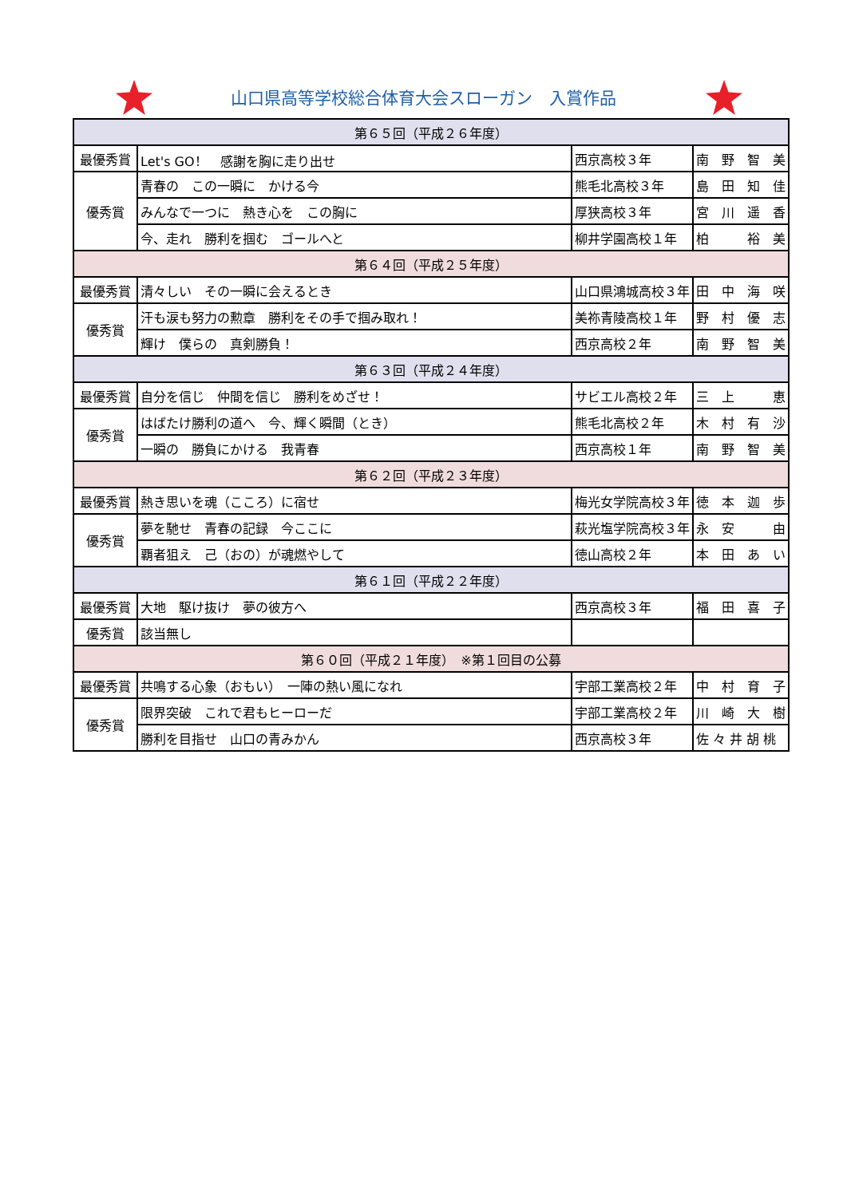山口県高等学校総合体育大会スローガン　入賞作品
| 第６５回（平成２６年度） | | | |
| --- | --- | --- | --- |
| 最優秀賞 | Let's GO！ 感謝を胸に走り出せ | 西京高校３年 | 南 野 智 美 |
| 優秀賞 | 青春の この一瞬に かける今 | 熊毛北高校３年 | 島 田 知 佳 |
| | みんなで一つに 熱き心を この胸に | 厚狭高校３年 | 宮 川 遥 香 |
| | 今、走れ 勝利を掴む ゴールへと | 柳井学園高校１年 | 柏 裕 美 |
| 第６４回（平成２５年度） | | | |
| 最優秀賞 | 清々しい その一瞬に会えるとき | 山口県鴻城高校３年 | 田 中 海 咲 |
| 優秀賞 | 汗も涙も努力の勲章 勝利をその手で掴み取れ！ | 美祢青陵高校１年 | 野 村 優 志 |
| | 輝け 僕らの 真剣勝負！ | 西京高校２年 | 南 野 智 美 |
| 第６３回（平成２４年度） | | | |
| 最優秀賞 | 自分を信じ 仲間を信じ 勝利をめざせ！ | サビエル高校２年 | 三 上 恵 |
| 優秀賞 | はばたけ勝利の道へ 今、輝く瞬間（とき） | 熊毛北高校２年 | 木 村 有 沙 |
| | 一瞬の 勝負にかける 我青春 | 西京高校１年 | 南 野 智 美 |
| 第６２回（平成２３年度） | | | |
| 最優秀賞 | 熱き思いを魂（こころ）に宿せ | 梅光女学院高校３年 | 徳 本 迦 歩 |
| 優秀賞 | 夢を馳せ 青春の記録 今ここに | 萩光塩学院高校３年 | 永 安 由 |
| | 覇者狙え 己（おの）が魂燃やして | 徳山高校２年 | 本 田 あ い |
| 第６１回（平成２２年度） | | | |
| 最優秀賞 | 大地 駆け抜け 夢の彼方へ | 西京高校３年 | 福 田 喜 子 |
| 優秀賞 | 該当無し | | |
| 第６０回（平成２１年度） ※第１回目の公募 | | | |
| 最優秀賞 | 共鳴する心象（おもい） 一陣の熱い風になれ | 宇部工業高校２年 | 中 村 育 子 |
| 優秀賞 | 限界突破 これで君もヒーローだ | 宇部工業高校２年 | 川 崎 大 樹 |
| | 勝利を目指せ 山口の青みかん | 西京高校３年 | 佐 々 井 胡 桃 |